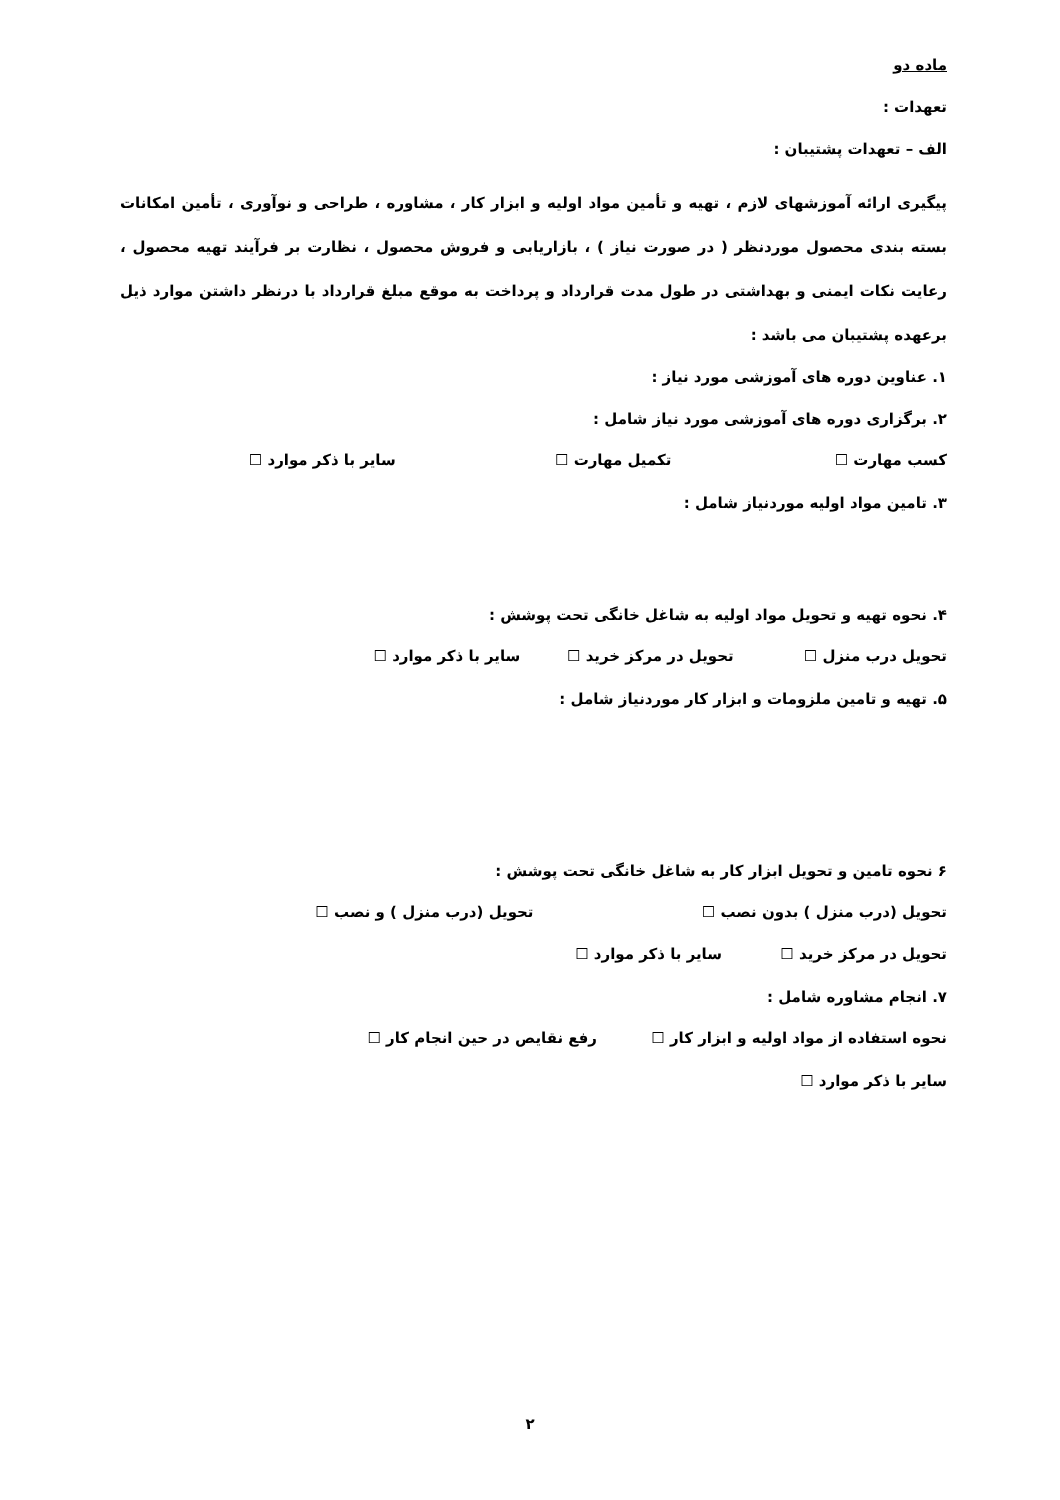ماده دو
تعهدات :
الف – تعهدات پشتیبان :
پیگیری ارائه آموزشهای لازم ، تهیه و تأمین مواد اولیه و ابزار کار ، مشاوره ، طراحی و نوآوری ، تأمین امکانات بسته بندی محصول موردنظر ( در صورت نیاز ) ، بازاریابی و فروش محصول ، نظارت بر فرآیند تهیه محصول ، رعایت نکات ایمنی و بهداشتی در طول مدت قرارداد و پرداخت به موقع مبلغ قرارداد با درنظر داشتن موارد ذیل برعهده پشتیبان می باشد :
۱. عناوین دوره های آموزشی مورد نیاز :
۲. برگزاری دوره های آموزشی مورد نیاز شامل :
کسب مهارت ☐ تکمیل مهارت ☐ سایر با ذکر موارد ☐
۳. تامین مواد اولیه موردنیاز شامل :
۴. نحوه تهیه و تحویل مواد اولیه به شاغل خانگی تحت پوشش :
تحویل درب منزل ☐ تحویل در مرکز خرید ☐ سایر با ذکر موارد ☐
۵. تهیه و تامین ملزومات و ابزار کار موردنیاز شامل :
۶ نحوه تامین و تحویل ابزار کار به شاغل خانگی تحت پوشش :
تحویل (درب منزل ) بدون نصب ☐ تحویل (درب منزل ) و نصب ☐
تحویل در مرکز خرید ☐ سایر با ذکر موارد ☐
۷. انجام مشاوره شامل :
نحوه استفاده از مواد اولیه و ابزار کار ☐ رفع نقایص در حین انجام کار ☐
سایر با ذکر موارد ☐
۲